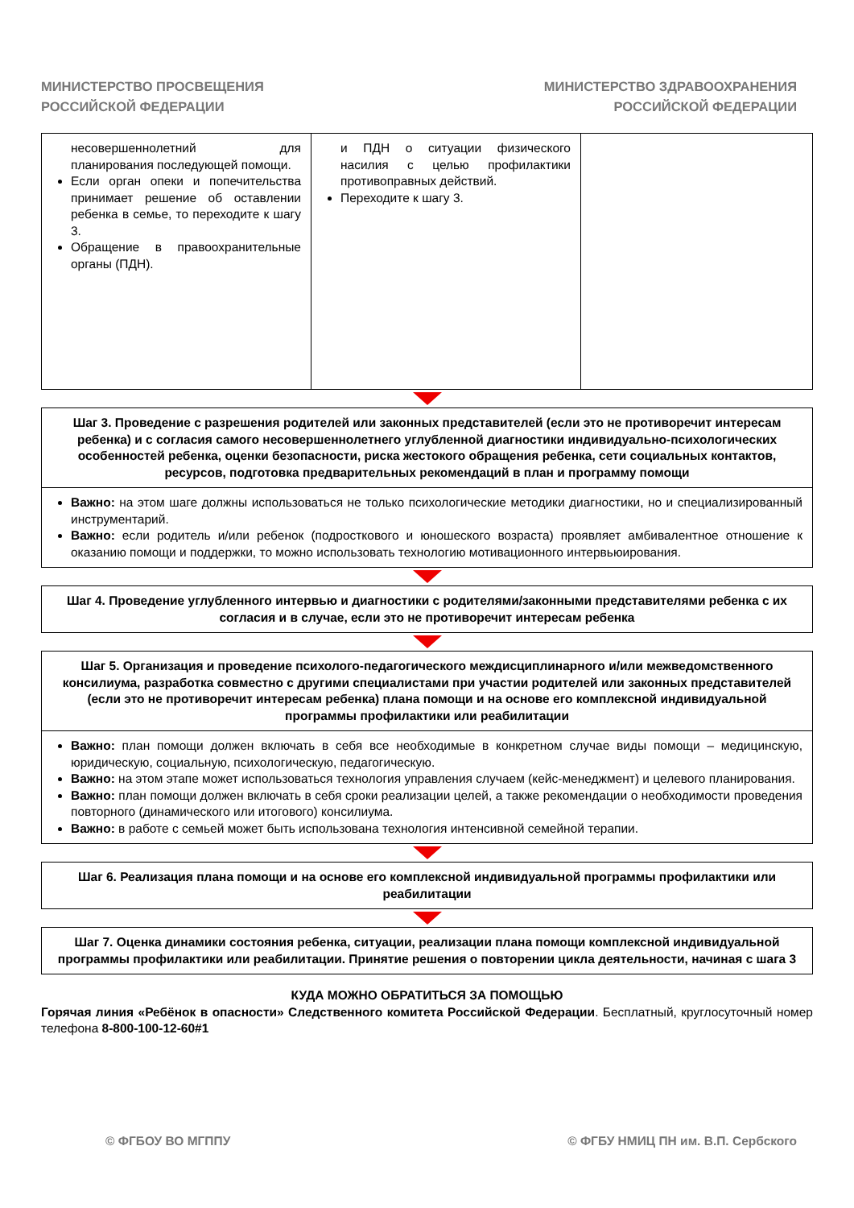МИНИСТЕРСТВО ПРОСВЕЩЕНИЯ
РОССИЙСКОЙ ФЕДЕРАЦИИ
МИНИСТЕРСТВО ЗДРАВООХРАНЕНИЯ
РОССИЙСКОЙ ФЕДЕРАЦИИ
| несовершеннолетний для планирования последующей помощи. Если орган опеки и попечительства принимает решение об оставлении ребенка в семье, то переходите к шагу 3. Обращение в правоохранительные органы (ПДН). | и ПДН о ситуации физического насилия с целью профилактики противоправных действий. Переходите к шагу 3. | |
Шаг 3. Проведение с разрешения родителей или законных представителей (если это не противоречит интересам ребенка) и с согласия самого несовершеннолетнего углубленной диагностики индивидуально-психологических особенностей ребенка, оценки безопасности, риска жестокого обращения ребенка, сети социальных контактов, ресурсов, подготовка предварительных рекомендаций в план и программу помощи
Важно: на этом шаге должны использоваться не только психологические методики диагностики, но и специализированный инструментарий.
Важно: если родитель и/или ребенок (подросткового и юношеского возраста) проявляет амбивалентное отношение к оказанию помощи и поддержки, то можно использовать технологию мотивационного интервьюирования.
Шаг 4. Проведение углубленного интервью и диагностики с родителями/законными представителями ребенка с их согласия и в случае, если это не противоречит интересам ребенка
Шаг 5. Организация и проведение психолого-педагогического междисциплинарного и/или межведомственного консилиума, разработка совместно с другими специалистами при участии родителей или законных представителей (если это не противоречит интересам ребенка) плана помощи и на основе его комплексной индивидуальной программы профилактики или реабилитации
Важно: план помощи должен включать в себя все необходимые в конкретном случае виды помощи – медицинскую, юридическую, социальную, психологическую, педагогическую.
Важно: на этом этапе может использоваться технология управления случаем (кейс-менеджмент) и целевого планирования.
Важно: план помощи должен включать в себя сроки реализации целей, а также рекомендации о необходимости проведения повторного (динамического или итогового) консилиума.
Важно: в работе с семьей может быть использована технология интенсивной семейной терапии.
Шаг 6. Реализация плана помощи и на основе его комплексной индивидуальной программы профилактики или реабилитации
Шаг 7. Оценка динамики состояния ребенка, ситуации, реализации плана помощи комплексной индивидуальной программы профилактики или реабилитации. Принятие решения о повторении цикла деятельности, начиная с шага 3
КУДА МОЖНО ОБРАТИТЬСЯ ЗА ПОМОЩЬЮ
Горячая линия «Ребёнок в опасности» Следственного комитета Российской Федерации. Бесплатный, круглосуточный номер телефона 8-800-100-12-60#1
© ФГБОУ ВО МГППУ © ФГБУ НМИЦ ПН им. В.П. Сербского